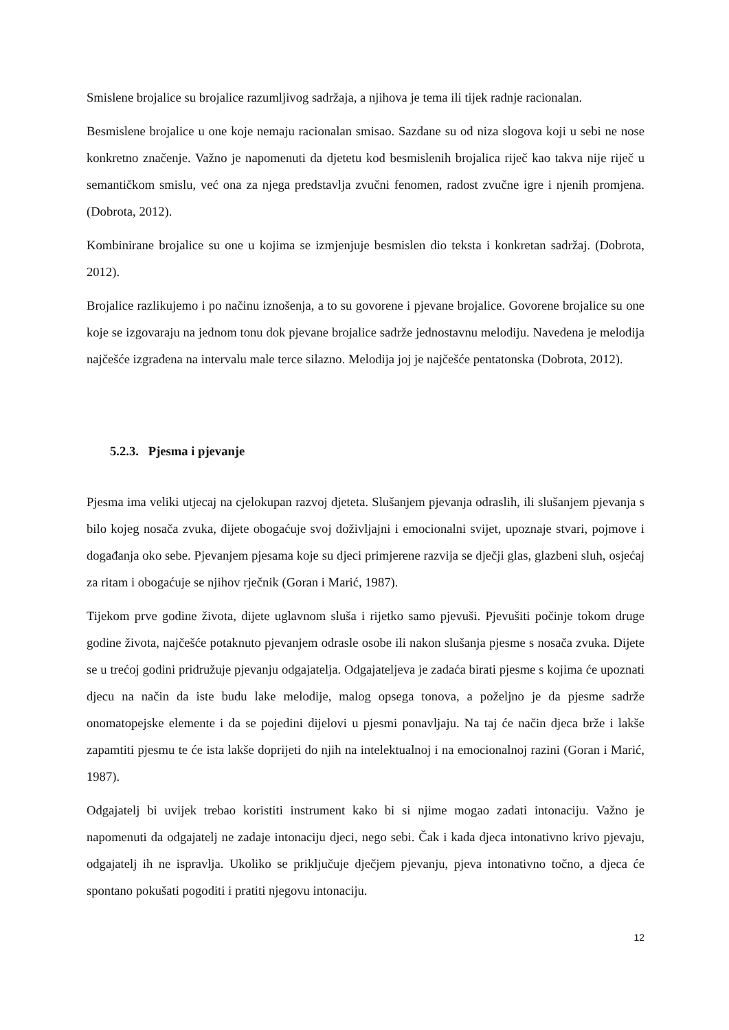Smislene brojalice su brojalice razumljivog sadržaja, a njihova je tema ili tijek radnje racionalan.
Besmislene brojalice u one koje nemaju racionalan smisao. Sazdane su od niza slogova koji u sebi ne nose konkretno značenje. Važno je napomenuti da djetetu kod besmislenih brojalica riječ kao takva nije riječ u semantičkom smislu, već ona za njega predstavlja zvučni fenomen, radost zvučne igre i njenih promjena. (Dobrota, 2012).
Kombinirane brojalice su one u kojima se izmjenjuje besmislen dio teksta i konkretan sadržaj. (Dobrota, 2012).
Brojalice razlikujemo i po načinu iznošenja, a to su govorene i pjevane brojalice. Govorene brojalice su one koje se izgovaraju na jednom tonu dok pjevane brojalice sadrže jednostavnu melodiju. Navedena je melodija najčešće izgrađena na intervalu male terce silazno. Melodija joj je najčešće pentatonska (Dobrota, 2012).
5.2.3. Pjesma i pjevanje
Pjesma ima veliki utjecaj na cjelokupan razvoj djeteta. Slušanjem pjevanja odraslih, ili slušanjem pjevanja s bilo kojeg nosača zvuka, dijete obogaćuje svoj doživljajni i emocionalni svijet, upoznaje stvari, pojmove i događanja oko sebe. Pjevanjem pjesama koje su djeci primjerene razvija se dječji glas, glazbeni sluh, osjećaj za ritam i obogaćuje se njihov rječnik (Goran i Marić, 1987).
Tijekom prve godine života, dijete uglavnom sluša i rijetko samo pjevuši. Pjevušiti počinje tokom druge godine života, najčešće potaknuto pjevanjem odrasle osobe ili nakon slušanja pjesme s nosača zvuka. Dijete se u trećoj godini pridružuje pjevanju odgajatelja. Odgajateljeva je zadaća birati pjesme s kojima će upoznati djecu na način da iste budu lake melodije, malog opsega tonova, a poželjno je da pjesme sadrže onomatopejske elemente i da se pojedini dijelovi u pjesmi ponavljaju. Na taj će način djeca brže i lakše zapamtiti pjesmu te će ista lakše doprijeti do njih na intelektualnoj i na emocionalnoj razini (Goran i Marić, 1987).
Odgajatelj bi uvijek trebao koristiti instrument kako bi si njime mogao zadati intonaciju. Važno je napomenuti da odgajatelj ne zadaje intonaciju djeci, nego sebi. Čak i kada djeca intonativno krivo pjevaju, odgajatelj ih ne ispravlja. Ukoliko se priključuje dječjem pjevanju, pjeva intonativno točno, a djeca će spontano pokušati pogoditi i pratiti njegovu intonaciju.
12